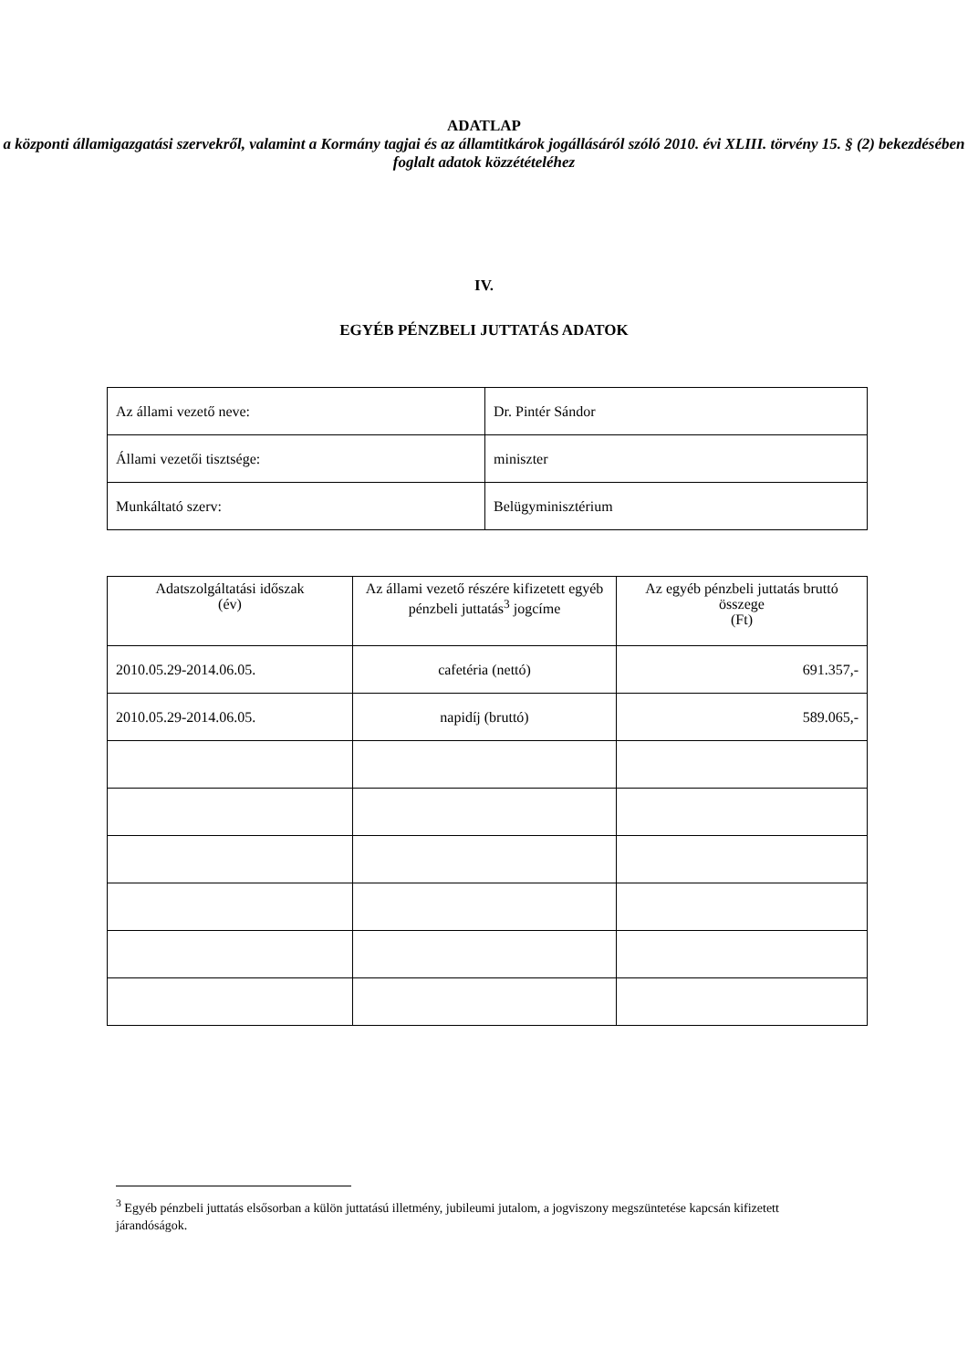ADATLAP
a központi államigazgatási szervekről, valamint a Kormány tagjai és az államtitkárok jogállásáról szóló 2010. évi XLIII. törvény 15. § (2) bekezdésében foglalt adatok közzétételéhez
IV.
EGYÉB PÉNZBELI JUTTATÁS ADATOK
| Az állami vezető neve: | Dr. Pintér Sándor |
| Állami vezetői tisztsége: | miniszter |
| Munkáltató szerv: | Belügyminisztérium |
| Adatszolgáltatási időszak (év) | Az állami vezető részére kifizetett egyéb pénzbeli juttatás<sup>3</sup> jogcíme | Az egyéb pénzbeli juttatás bruttó összege (Ft) |
| --- | --- | --- |
| 2010.05.29-2014.06.05. | cafetéria (nettó) | 691.357,- |
| 2010.05.29-2014.06.05. | napidíj (bruttó) | 589.065,- |
<sup>3</sup> Egyéb pénzbeli juttatás elsősorban a külön juttatású illetmény, jubileumi jutalom, a jogviszony megszüntetése kapcsán kifizetett járandóságok.